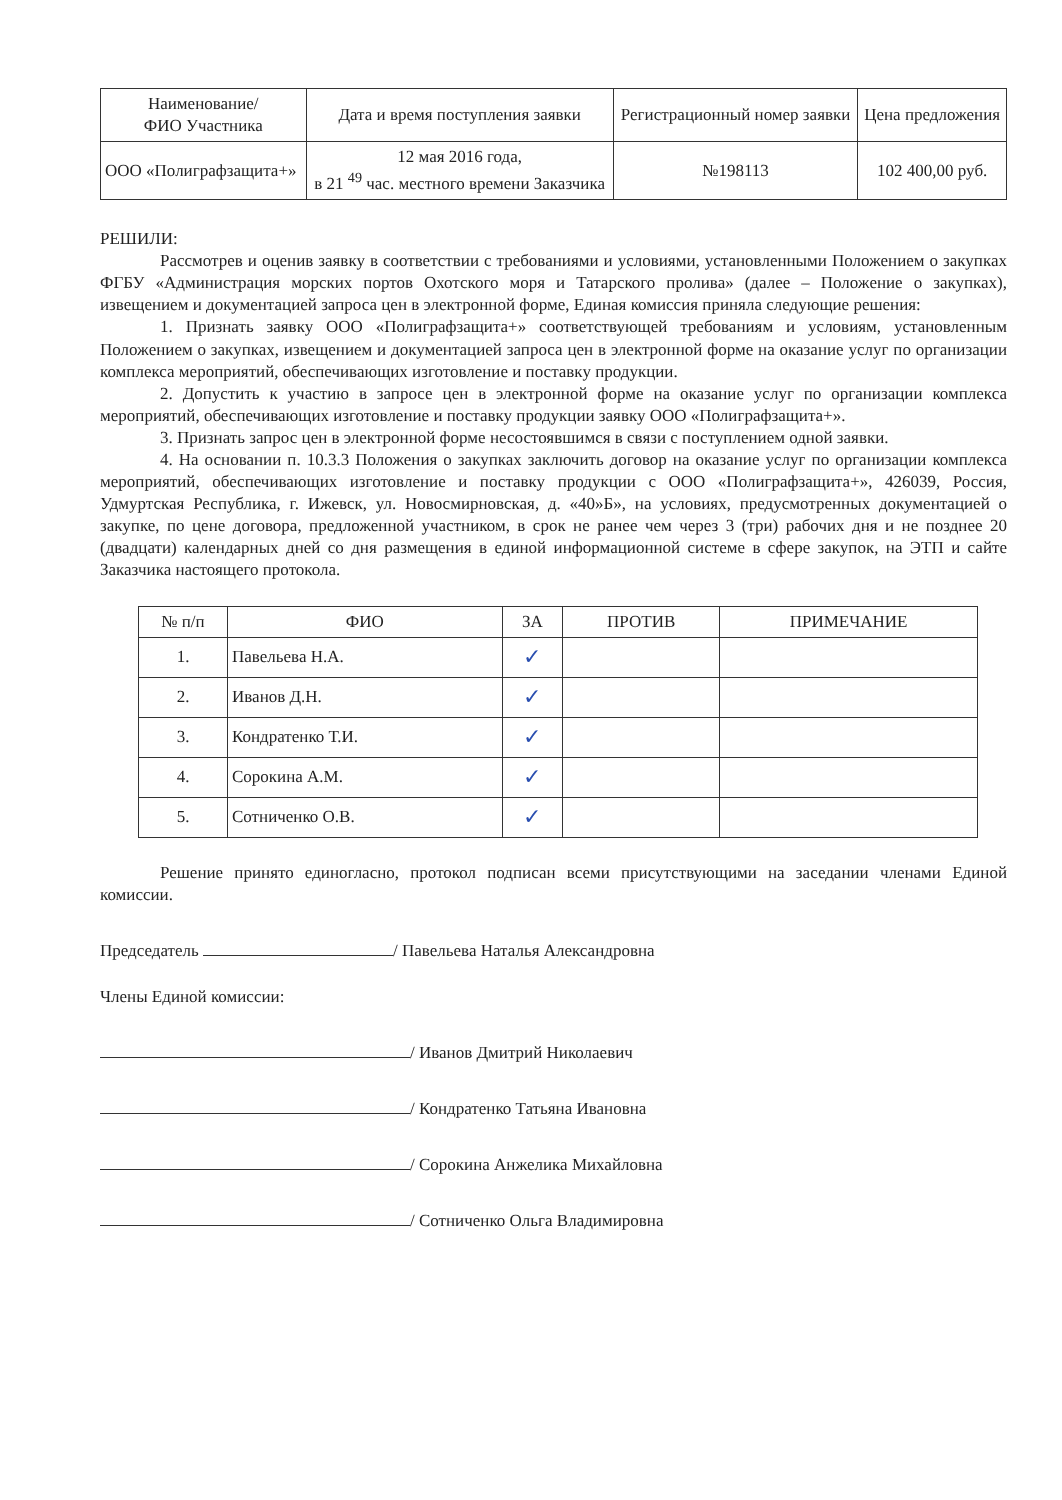| Наименование/ ФИО Участника | Дата и время поступления заявки | Регистрационный номер заявки | Цена предложения |
| --- | --- | --- | --- |
| ООО «Полиграфзащита+» | 12 мая 2016 года, в 21 <sup>49</sup> час. местного времени Заказчика | №198113 | 102 400,00 руб. |
РЕШИЛИ:
Рассмотрев и оценив заявку в соответствии с требованиями и условиями, установленными Положением о закупках ФГБУ «Администрация морских портов Охотского моря и Татарского пролива» (далее – Положение о закупках), извещением и документацией запроса цен в электронной форме, Единая комиссия приняла следующие решения:
1. Признать заявку ООО «Полиграфзащита+» соответствующей требованиям и условиям, установленным Положением о закупках, извещением и документацией запроса цен в электронной форме на оказание услуг по организации комплекса мероприятий, обеспечивающих изготовление и поставку продукции.
2. Допустить к участию в запросе цен в электронной форме на оказание услуг по организации комплекса мероприятий, обеспечивающих изготовление и поставку продукции заявку ООО «Полиграфзащита+».
3. Признать запрос цен в электронной форме несостоявшимся в связи с поступлением одной заявки.
4. На основании п. 10.3.3 Положения о закупках заключить договор на оказание услуг по организации комплекса мероприятий, обеспечивающих изготовление и поставку продукции с ООО «Полиграфзащита+», 426039, Россия, Удмуртская Республика, г. Ижевск, ул. Новосмирновская, д. «40»Б», на условиях, предусмотренных документацией о закупке, по цене договора, предложенной участником, в срок не ранее чем через 3 (три) рабочих дня и не позднее 20 (двадцати) календарных дней со дня размещения в единой информационной системе в сфере закупок, на ЭТП и сайте Заказчика настоящего протокола.
| № п/п | ФИО | ЗА | ПРОТИВ | ПРИМЕЧАНИЕ |
| --- | --- | --- | --- | --- |
| 1. | Павельева Н.А. | ✓ | | |
| 2. | Иванов Д.Н. | ✓ | | |
| 3. | Кондратенко Т.И. | ✓ | | |
| 4. | Сорокина А.М. | ✓ | | |
| 5. | Сотниченко О.В. | ✓ | | |
Решение принято единогласно, протокол подписан всеми присутствующими на заседании членами Единой комиссии.
Председатель / Павельева Наталья Александровна
Члены Единой комиссии:
/ Иванов Дмитрий Николаевич
/ Кондратенко Татьяна Ивановна
/ Сорокина Анжелика Михайловна
/ Сотниченко Ольга Владимировна